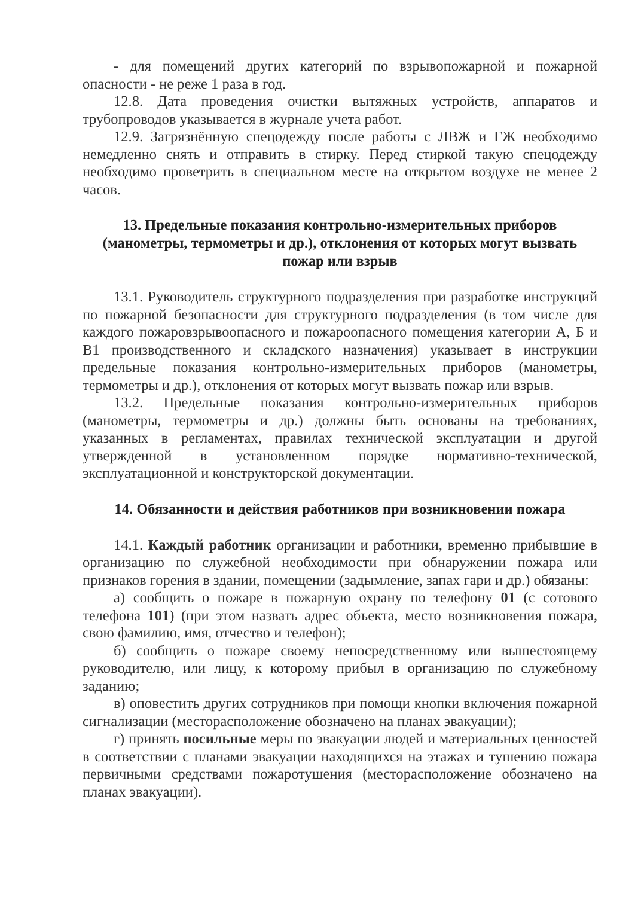- для помещений других категорий по взрывопожарной и пожарной опасности - не реже 1 раза в год.
12.8. Дата проведения очистки вытяжных устройств, аппаратов и трубопроводов указывается в журнале учета работ.
12.9. Загрязнённую спецодежду после работы с ЛВЖ и ГЖ необходимо немедленно снять и отправить в стирку. Перед стиркой такую спецодежду необходимо проветрить в специальном месте на открытом воздухе не менее 2 часов.
13. Предельные показания контрольно-измерительных приборов (манометры, термометры и др.), отклонения от которых могут вызвать пожар или взрыв
13.1. Руководитель структурного подразделения при разработке инструкций по пожарной безопасности для структурного подразделения (в том числе для каждого пожаровзрывоопасного и пожароопасного помещения категории А, Б и В1 производственного и складского назначения) указывает в инструкции предельные показания контрольно-измерительных приборов (манометры, термометры и др.), отклонения от которых могут вызвать пожар или взрыв.
13.2. Предельные показания контрольно-измерительных приборов (манометры, термометры и др.) должны быть основаны на требованиях, указанных в регламентах, правилах технической эксплуатации и другой утвержденной в установленном порядке нормативно-технической, эксплуатационной и конструкторской документации.
14. Обязанности и действия работников при возникновении пожара
14.1. Каждый работник организации и работники, временно прибывшие в организацию по служебной необходимости при обнаружении пожара или признаков горения в здании, помещении (задымление, запах гари и др.) обязаны:
а) сообщить о пожаре в пожарную охрану по телефону 01 (с сотового телефона 101) (при этом назвать адрес объекта, место возникновения пожара, свою фамилию, имя, отчество и телефон);
б) сообщить о пожаре своему непосредственному или вышестоящему руководителю, или лицу, к которому прибыл в организацию по служебному заданию;
в) оповестить других сотрудников при помощи кнопки включения пожарной сигнализации (месторасположение обозначено на планах эвакуации);
г) принять посильные меры по эвакуации людей и материальных ценностей в соответствии с планами эвакуации находящихся на этажах и тушению пожара первичными средствами пожаротушения (месторасположение обозначено на планах эвакуации).